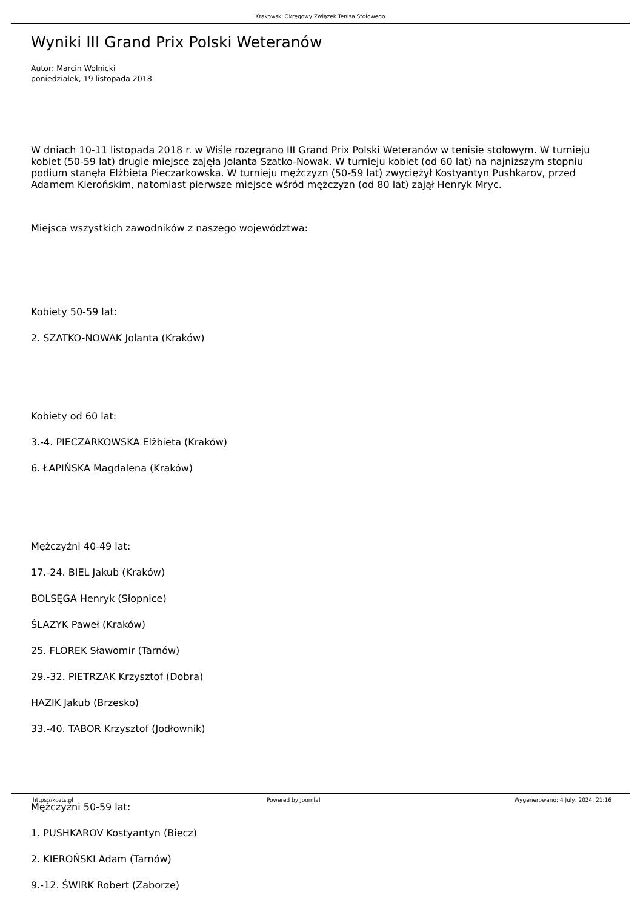Krakowski Okręgowy Związek Tenisa Stołowego
Wyniki III Grand Prix Polski Weteranów
Autor: Marcin Wolnicki
poniedziałek, 19 listopada 2018
W dniach 10-11 listopada 2018 r. w Wiśle rozegrano III Grand Prix Polski Weteranów w tenisie stołowym. W turnieju kobiet (50-59 lat) drugie miejsce zajęła Jolanta Szatko-Nowak. W turnieju kobiet (od 60 lat) na najniższym stopniu podium stanęła Elżbieta Pieczarkowska. W turnieju mężczyzn (50-59 lat) zwyciężył Kostyantyn Pushkarov, przed Adamem Kierońskim, natomiast pierwsze miejsce wśród mężczyzn (od 80 lat) zajął Henryk Mryc.
Miejsca wszystkich zawodników z naszego województwa:
Kobiety 50-59 lat:
2. SZATKO-NOWAK Jolanta (Kraków)
Kobiety od 60 lat:
3.-4. PIECZARKOWSKA Elżbieta (Kraków)
6. ŁAPIŃSKA Magdalena (Kraków)
Mężczyźni 40-49 lat:
17.-24. BIEL Jakub (Kraków)
BOLSĘGA Henryk (Słopnice)
ŚLAZYK Paweł (Kraków)
25. FLOREK Sławomir (Tarnów)
29.-32. PIETRZAK Krzysztof (Dobra)
HAZIK Jakub (Brzesko)
33.-40. TABOR Krzysztof (Jodłownik)
Mężczyźni 50-59 lat:
1. PUSHKAROV Kostyantyn (Biecz)
2. KIEROŃSKI Adam (Tarnów)
9.-12. ŚWIRK Robert (Zaborze)
https://kozts.pl Powered by Joomla! Wygenerowano: 4 July, 2024, 21:16